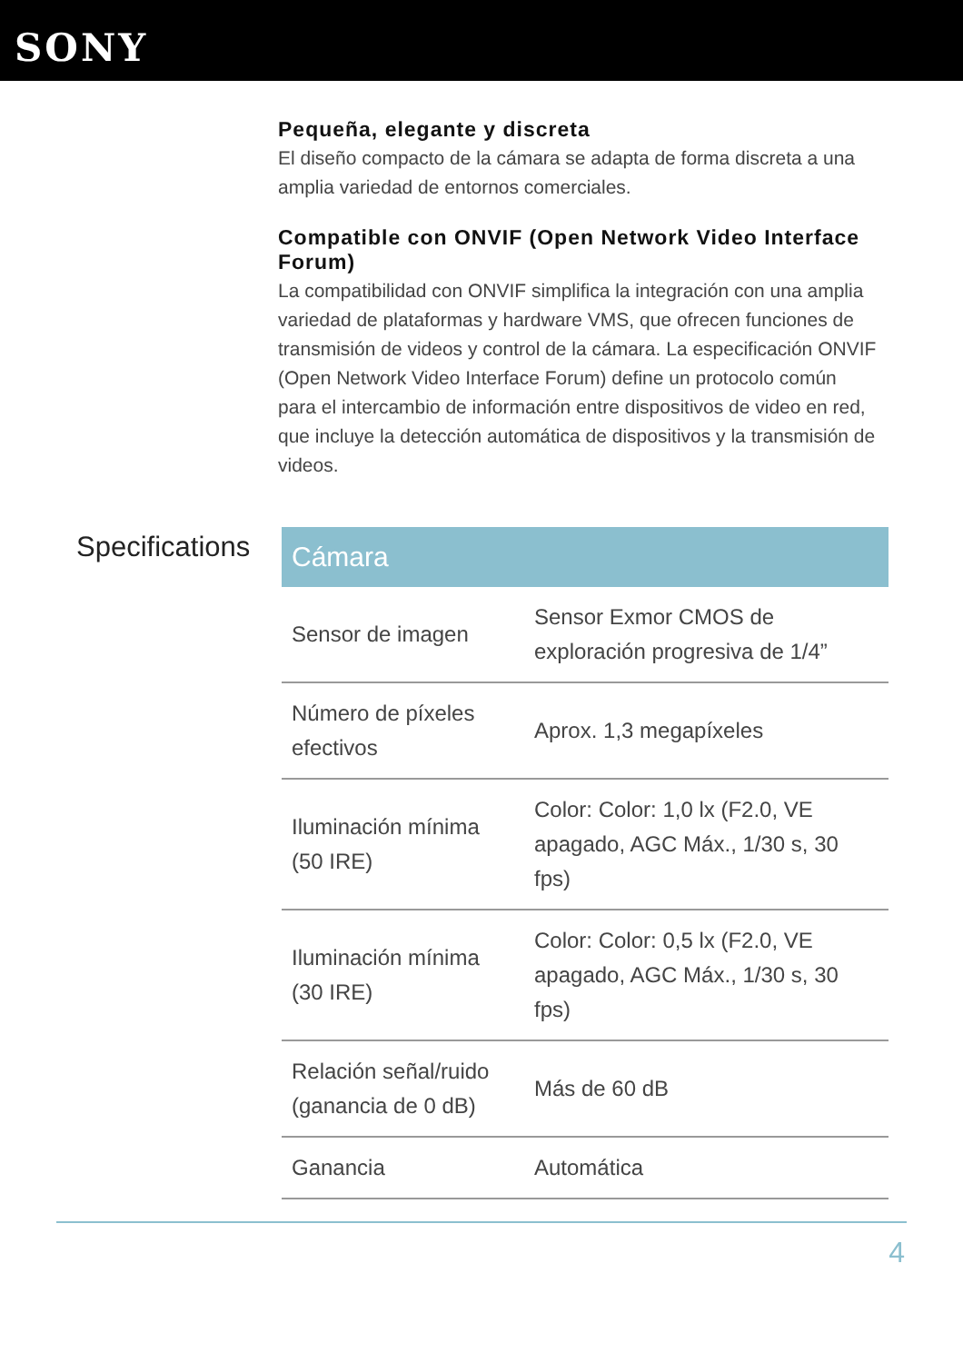SONY
Pequeña, elegante y discreta
El diseño compacto de la cámara se adapta de forma discreta a una amplia variedad de entornos comerciales.
Compatible con ONVIF (Open Network Video Interface Forum)
La compatibilidad con ONVIF simplifica la integración con una amplia variedad de plataformas y hardware VMS, que ofrecen funciones de transmisión de videos y control de la cámara. La especificación ONVIF (Open Network Video Interface Forum) define un protocolo común para el intercambio de información entre dispositivos de video en red, que incluye la detección automática de dispositivos y la transmisión de videos.
Specifications
| Cámara | |
| --- | --- |
| Sensor de imagen | Sensor Exmor CMOS de exploración progresiva de 1/4” |
| Número de píxeles efectivos | Aprox. 1,3 megapíxeles |
| Iluminación mínima (50 IRE) | Color: Color: 1,0 lx (F2.0, VE apagado, AGC Máx., 1/30 s, 30 fps) |
| Iluminación mínima (30 IRE) | Color: Color: 0,5 lx (F2.0, VE apagado, AGC Máx., 1/30 s, 30 fps) |
| Relación señal/ruido (ganancia de 0 dB) | Más de 60 dB |
| Ganancia | Automática |
4